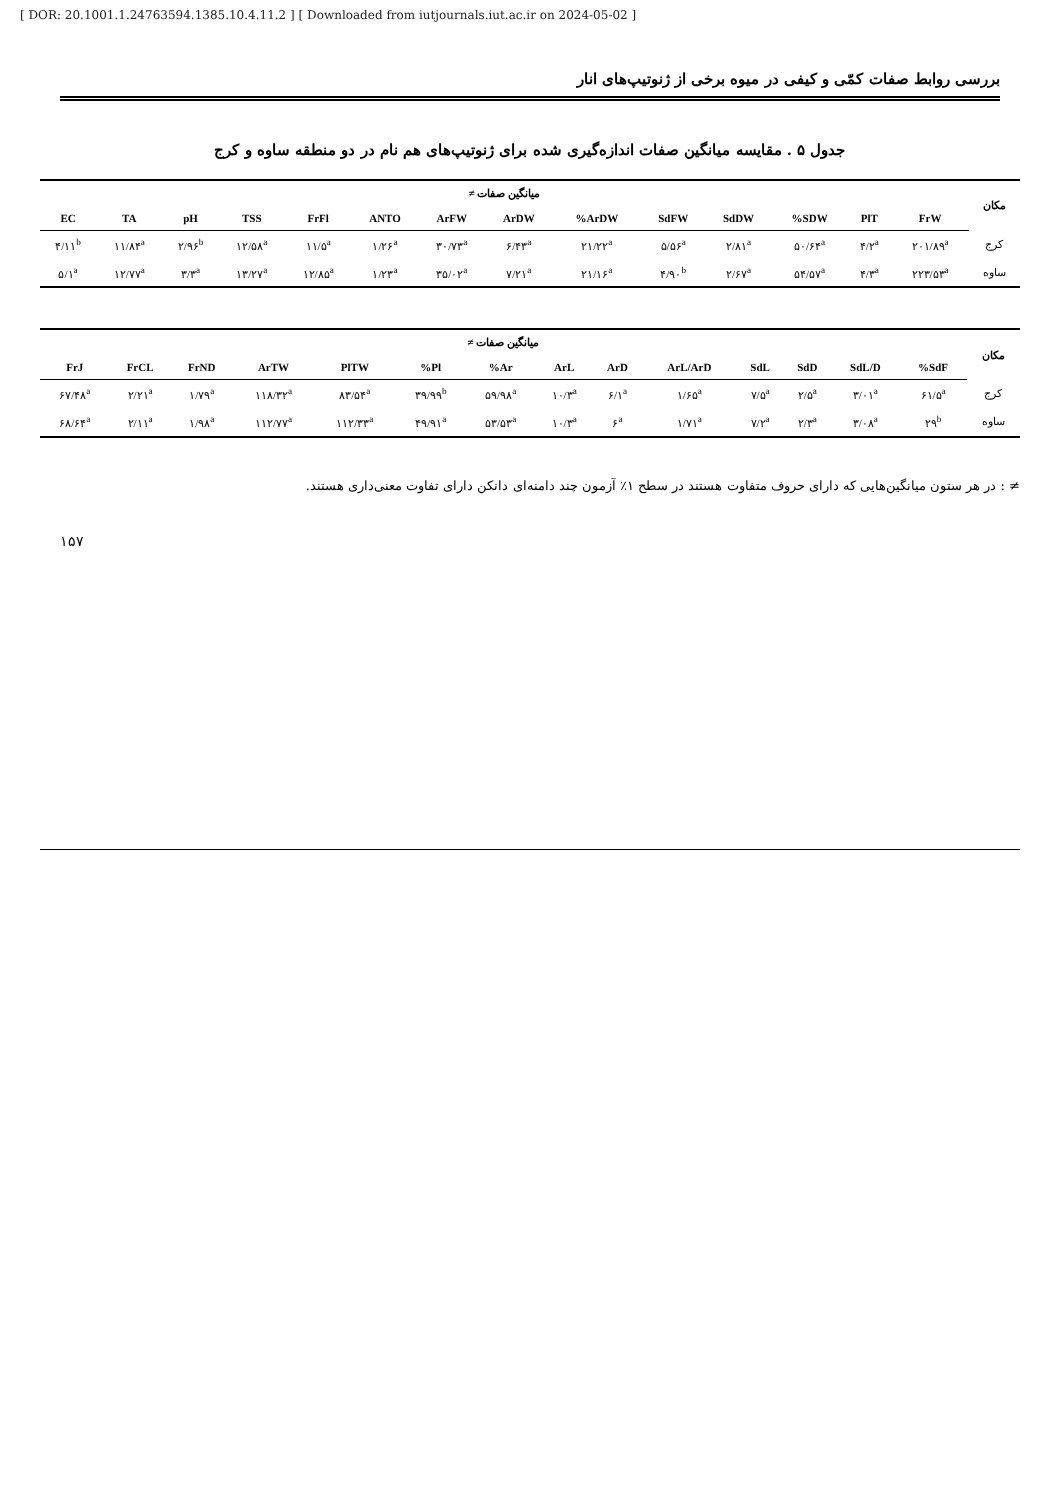[ DOR: 20.1001.1.24763594.1385.10.4.11.2 ] [ Downloaded from iutjournals.iut.ac.ir on 2024-05-02 ]
بررسی روابط صفات کمّی و کیفی در میوه برخی از ژنوتیپ‌های انار
جدول ۵ . مقایسه میانگین صفات اندازه‌گیری شده برای ژنوتیپ‌های هم نام در دو منطقه ساوه و کرج
| مکان | میانگین صفات ≠ | | | | | | | | | | | | | |
| --- | --- | --- | --- | --- | --- | --- | --- | --- | --- | --- | --- | --- | --- | --- |
| | FrW | PlT | SDW% | SdDW | SdFW | ArDW% | ArDW | ArFW | ANTO | FrFl | TSS | pH | TA | EC |
| کرج | ۲۰۱/۸۹<sup>a</sup> | ۴/۲<sup>a</sup> | ۵۰/۶۴<sup>a</sup> | ۲/۸۱<sup>a</sup> | ۵/۵۶<sup>a</sup> | ۲۱/۲۲<sup>a</sup> | ۶/۴۳<sup>a</sup> | ۳۰/۷۳<sup>a</sup> | ۱/۲۶<sup>a</sup> | ۱۱/۵<sup>a</sup> | ۱۲/۵۸<sup>a</sup> | ۲/۹۶<sup>b</sup> | ۱۱/۸۴<sup>a</sup> | ۴/۱۱<sup>b</sup> |
| ساوه | ۲۲۳/۵۳<sup>a</sup> | ۴/۳<sup>a</sup> | ۵۴/۵۷<sup>a</sup> | ۲/۶۷<sup>a</sup> | ۴/۹۰<sup>b</sup> | ۲۱/۱۶<sup>a</sup> | ۷/۲۱<sup>a</sup> | ۳۵/۰۲<sup>a</sup> | ۱/۲۳<sup>a</sup> | ۱۲/۸۵<sup>a</sup> | ۱۳/۲۷<sup>a</sup> | ۳/۳<sup>a</sup> | ۱۲/۷۷<sup>a</sup> | ۵/۱<sup>a</sup> |
| مکان | میانگین صفات ≠ | | | | | | | | | | | | | |
| --- | --- | --- | --- | --- | --- | --- | --- | --- | --- | --- | --- | --- | --- | --- |
| | SdF% | SdL/D | SdD | SdL | ArL/ArD | ArD | ArL | Ar% | Pl% | PlTW | ArTW | FrND | FrCL | FrJ |
| کرج | ۶۱/۵<sup>a</sup> | ۳/۰۱<sup>a</sup> | ۲/۵<sup>a</sup> | ۷/۵<sup>a</sup> | ۱/۶۵<sup>a</sup> | ۶/۱<sup>a</sup> | ۱۰/۳<sup>a</sup> | ۵۹/۹۸<sup>a</sup> | ۳۹/۹۹<sup>b</sup> | ۸۳/۵۴<sup>a</sup> | ۱۱۸/۳۲<sup>a</sup> | ۱/۷۹<sup>a</sup> | ۲/۲۱<sup>a</sup> | ۶۷/۴۸<sup>a</sup> |
| ساوه | ۲۹<sup>b</sup> | ۳/۰۸<sup>a</sup> | ۲/۳<sup>a</sup> | ۷/۲<sup>a</sup> | ۱/۷۱<sup>a</sup> | ۶<sup>a</sup> | ۱۰/۳<sup>a</sup> | ۵۳/۵۳<sup>a</sup> | ۴۹/۹۱<sup>a</sup> | ۱۱۲/۳۳<sup>a</sup> | ۱۱۲/۷۷<sup>a</sup> | ۱/۹۸<sup>a</sup> | ۲/۱۱<sup>a</sup> | ۶۸/۶۴<sup>a</sup> |
≠ : در هر ستون میانگین‌هایی که دارای حروف متفاوت هستند در سطح ۱٪ آزمون چند دامنه‌ای دانکن دارای تفاوت معنی‌داری هستند.
۱۵۷